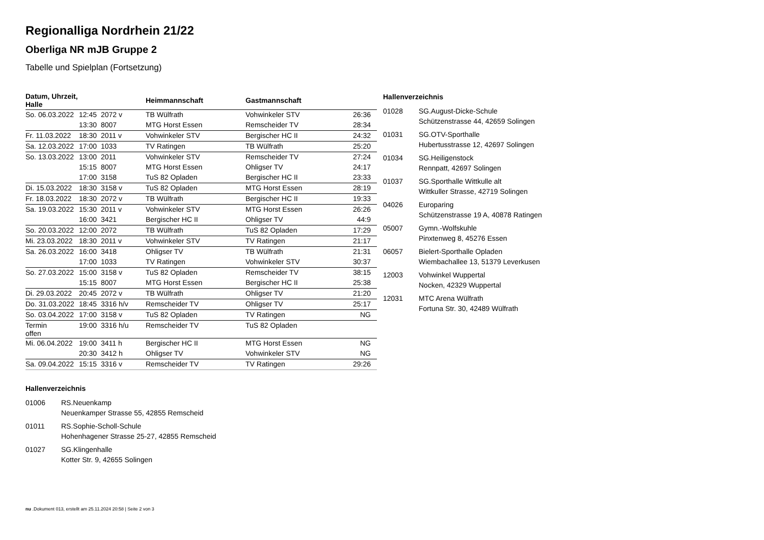Regionalliga Nordrhein 21/22
Oberliga NR mJB Gruppe 2
Tabelle und Spielplan (Fortsetzung)
| Datum, Uhrzeit, Halle | | | Heimmannschaft | Gastmannschaft | |
| --- | --- | --- | --- | --- | --- |
| So. 06.03.2022 | 12:45 | 2072 v | TB Wülfrath | Vohwinkeler STV | 26:36 |
| | 13:30 | 8007 | MTG Horst Essen | Remscheider TV | 28:34 |
| Fr. 11.03.2022 | 18:30 | 2011 v | Vohwinkeler STV | Bergischer HC II | 24:32 |
| Sa. 12.03.2022 | 17:00 | 1033 | TV Ratingen | TB Wülfrath | 25:20 |
| So. 13.03.2022 | 13:00 | 2011 | Vohwinkeler STV | Remscheider TV | 27:24 |
| | 15:15 | 8007 | MTG Horst Essen | Ohligser TV | 24:17 |
| | 17:00 | 3158 | TuS 82 Opladen | Bergischer HC II | 23:33 |
| Di. 15.03.2022 | 18:30 | 3158 v | TuS 82 Opladen | MTG Horst Essen | 28:19 |
| Fr. 18.03.2022 | 18:30 | 2072 v | TB Wülfrath | Bergischer HC II | 19:33 |
| Sa. 19.03.2022 | 15:30 | 2011 v | Vohwinkeler STV | MTG Horst Essen | 26:26 |
| | 16:00 | 3421 | Bergischer HC II | Ohligser TV | 44:9 |
| So. 20.03.2022 | 12:00 | 2072 | TB Wülfrath | TuS 82 Opladen | 17:29 |
| Mi. 23.03.2022 | 18:30 | 2011 v | Vohwinkeler STV | TV Ratingen | 21:17 |
| Sa. 26.03.2022 | 16:00 | 3418 | Ohligser TV | TB Wülfrath | 21:31 |
| | 17:00 | 1033 | TV Ratingen | Vohwinkeler STV | 30:37 |
| So. 27.03.2022 | 15:00 | 3158 v | TuS 82 Opladen | Remscheider TV | 38:15 |
| | 15:15 | 8007 | MTG Horst Essen | Bergischer HC II | 25:38 |
| Di. 29.03.2022 | 20:45 | 2072 v | TB Wülfrath | Ohligser TV | 21:20 |
| Do. 31.03.2022 | 18:45 | 3316 h/v | Remscheider TV | Ohligser TV | 25:17 |
| So. 03.04.2022 | 17:00 | 3158 v | TuS 82 Opladen | TV Ratingen | NG |
| Termin offen | 19:00 | 3316 h/u | Remscheider TV | TuS 82 Opladen | |
| Mi. 06.04.2022 | 19:00 | 3411 h | Bergischer HC II | MTG Horst Essen | NG |
| | 20:30 | 3412 h | Ohligser TV | Vohwinkeler STV | NG |
| Sa. 09.04.2022 | 15:15 | 3316 v | Remscheider TV | TV Ratingen | 29:26 |
Hallenverzeichnis
01028 SG.August-Dicke-Schule
Schützenstrasse 44, 42659 Solingen
01031 SG.OTV-Sporthalle
Hubertusstrasse 12, 42697 Solingen
01034 SG.Heiligenstock
Rennpatt, 42697 Solingen
01037 SG.Sporthalle Wittkulle alt
Wittkuller Strasse, 42719 Solingen
04026 Europaring
Schützenstrasse 19 A, 40878 Ratingen
05007 Gymn.-Wolfskuhle
Pinxtenweg 8, 45276 Essen
06057 Bielert-Sporthalle Opladen
Wiembachallee 13, 51379 Leverkusen
12003 Vohwinkel Wuppertal
Nocken, 42329 Wuppertal
12031 MTC Arena Wülfrath
Fortuna Str. 30, 42489 Wülfrath
Hallenverzeichnis
01006 RS.Neuenkamp
Neuenkamper Strasse 55, 42855 Remscheid
01011 RS.Sophie-Scholl-Schule
Hohenhagener Strasse 25-27, 42855 Remscheid
01027 SG.Klingenhalle
Kotter Str. 9, 42655 Solingen
nu .Dokument 013, erstellt am 25.11.2024 20:58 | Seite 2 von 3